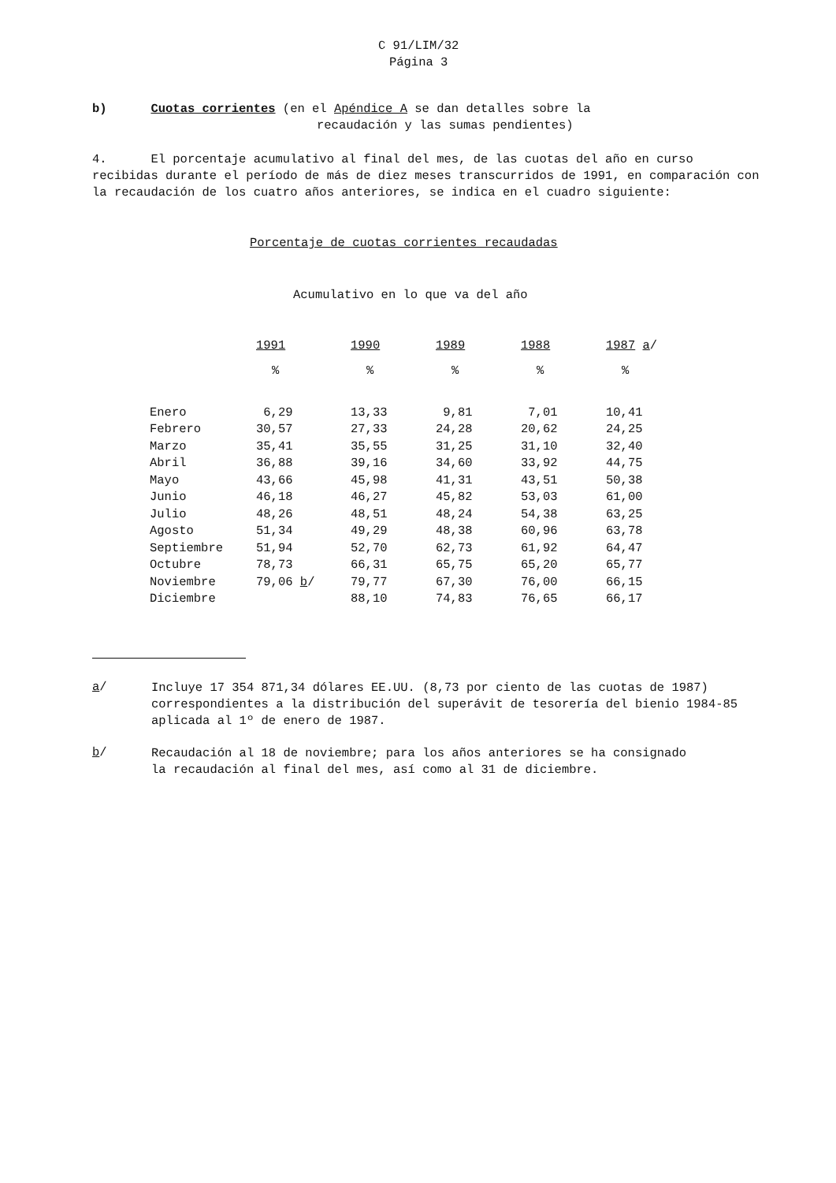C 91/LIM/32
Página 3
b) Cuotas corrientes (en el Apéndice A se dan detalles sobre la
recaudación y las sumas pendientes)
4. El porcentaje acumulativo al final del mes, de las cuotas del año en curso recibidas durante el período de más de diez meses transcurridos de 1991, en comparación con la recaudación de los cuatro años anteriores, se indica en el cuadro siguiente:
Porcentaje de cuotas corrientes recaudadas
Acumulativo en lo que va del año
| | 1991 | 1990 | 1989 | 1988 | 1987 a / |
| --- | --- | --- | --- | --- | --- |
| | % | % | % | % | % |
| Enero | 6,29 | 13,33 | 9,81 | 7,01 | 10,41 |
| Febrero | 30,57 | 27,33 | 24,28 | 20,62 | 24,25 |
| Marzo | 35,41 | 35,55 | 31,25 | 31,10 | 32,40 |
| Abril | 36,88 | 39,16 | 34,60 | 33,92 | 44,75 |
| Mayo | 43,66 | 45,98 | 41,31 | 43,51 | 50,38 |
| Junio | 46,18 | 46,27 | 45,82 | 53,03 | 61,00 |
| Julio | 48,26 | 48,51 | 48,24 | 54,38 | 63,25 |
| Agosto | 51,34 | 49,29 | 48,38 | 60,96 | 63,78 |
| Septiembre | 51,94 | 52,70 | 62,73 | 61,92 | 64,47 |
| Octubre | 78,73 | 66,31 | 65,75 | 65,20 | 65,77 |
| Noviembre | 79,06 b / | 79,77 | 67,30 | 76,00 | 66,15 |
| Diciembre | | 88,10 | 74,83 | 76,65 | 66,17 |
a/
Incluye 17 354 871,34 dólares EE.UU. (8,73 por ciento de las cuotas de 1987) correspondientes a la distribución del superávit de tesorería del bienio 1984-85 aplicada al 1º de enero de 1987.
b/
Recaudación al 18 de noviembre; para los años anteriores se ha consignado la recaudación al final del mes, así como al 31 de diciembre.